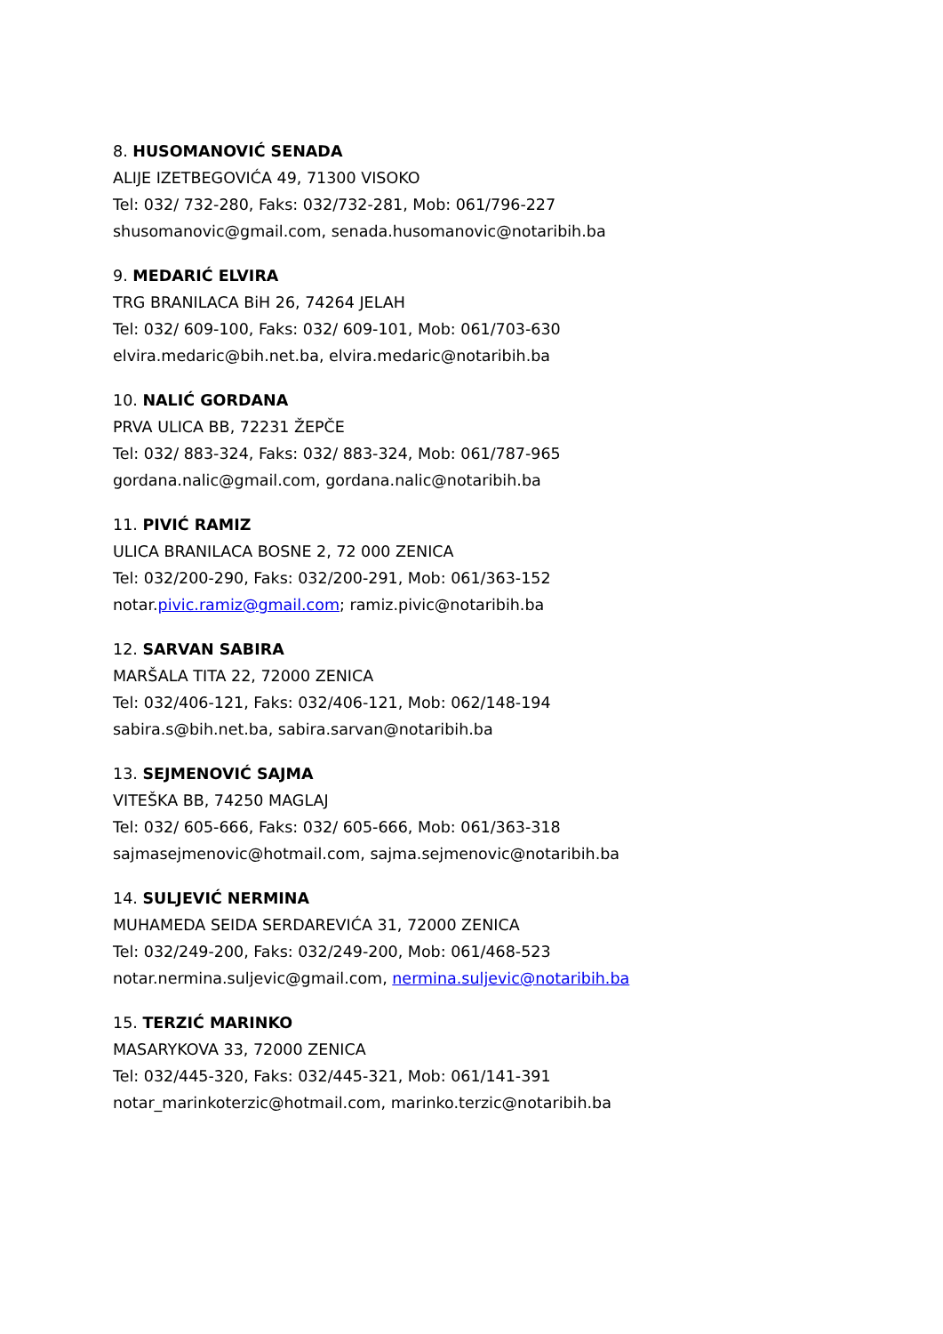8. HUSOMANOVIĆ SENADA
ALIJE IZETBEGOVIĆA 49, 71300 VISOKO
Tel: 032/ 732-280, Faks: 032/732-281, Mob: 061/796-227
shusomanovic@gmail.com, senada.husomanovic@notaribih.ba
9. MEDARIĆ ELVIRA
TRG BRANILACA BiH 26, 74264 JELAH
Tel: 032/ 609-100, Faks: 032/ 609-101, Mob: 061/703-630
elvira.medaric@bih.net.ba, elvira.medaric@notaribih.ba
10. NALIĆ GORDANA
PRVA ULICA BB, 72231 ŽEPČE
Tel: 032/ 883-324, Faks: 032/ 883-324, Mob: 061/787-965
gordana.nalic@gmail.com, gordana.nalic@notaribih.ba
11. PIVIĆ RAMIZ
ULICA BRANILACA BOSNE 2, 72 000 ZENICA
Tel: 032/200-290, Faks: 032/200-291, Mob: 061/363-152
notar.pivic.ramiz@gmail.com; ramiz.pivic@notaribih.ba
12. SARVAN SABIRA
MARŠALA TITA 22, 72000 ZENICA
Tel: 032/406-121, Faks: 032/406-121, Mob: 062/148-194
sabira.s@bih.net.ba, sabira.sarvan@notaribih.ba
13. SEJMENOVIĆ SAJMA
VITEŠKA BB, 74250 MAGLAJ
Tel: 032/ 605-666, Faks: 032/ 605-666, Mob: 061/363-318
sajmasejmenovic@hotmail.com, sajma.sejmenovic@notaribih.ba
14. SULJEVIĆ NERMINA
MUHAMEDA SEIDA SERDAREVIĆA 31, 72000 ZENICA
Tel: 032/249-200, Faks: 032/249-200, Mob: 061/468-523
notar.nermina.suljevic@gmail.com, nermina.suljevic@notaribih.ba
15. TERZIĆ MARINKO
MASARYKOVA 33, 72000 ZENICA
Tel: 032/445-320, Faks: 032/445-321, Mob: 061/141-391
notar_marinkoterzic@hotmail.com, marinko.terzic@notaribih.ba